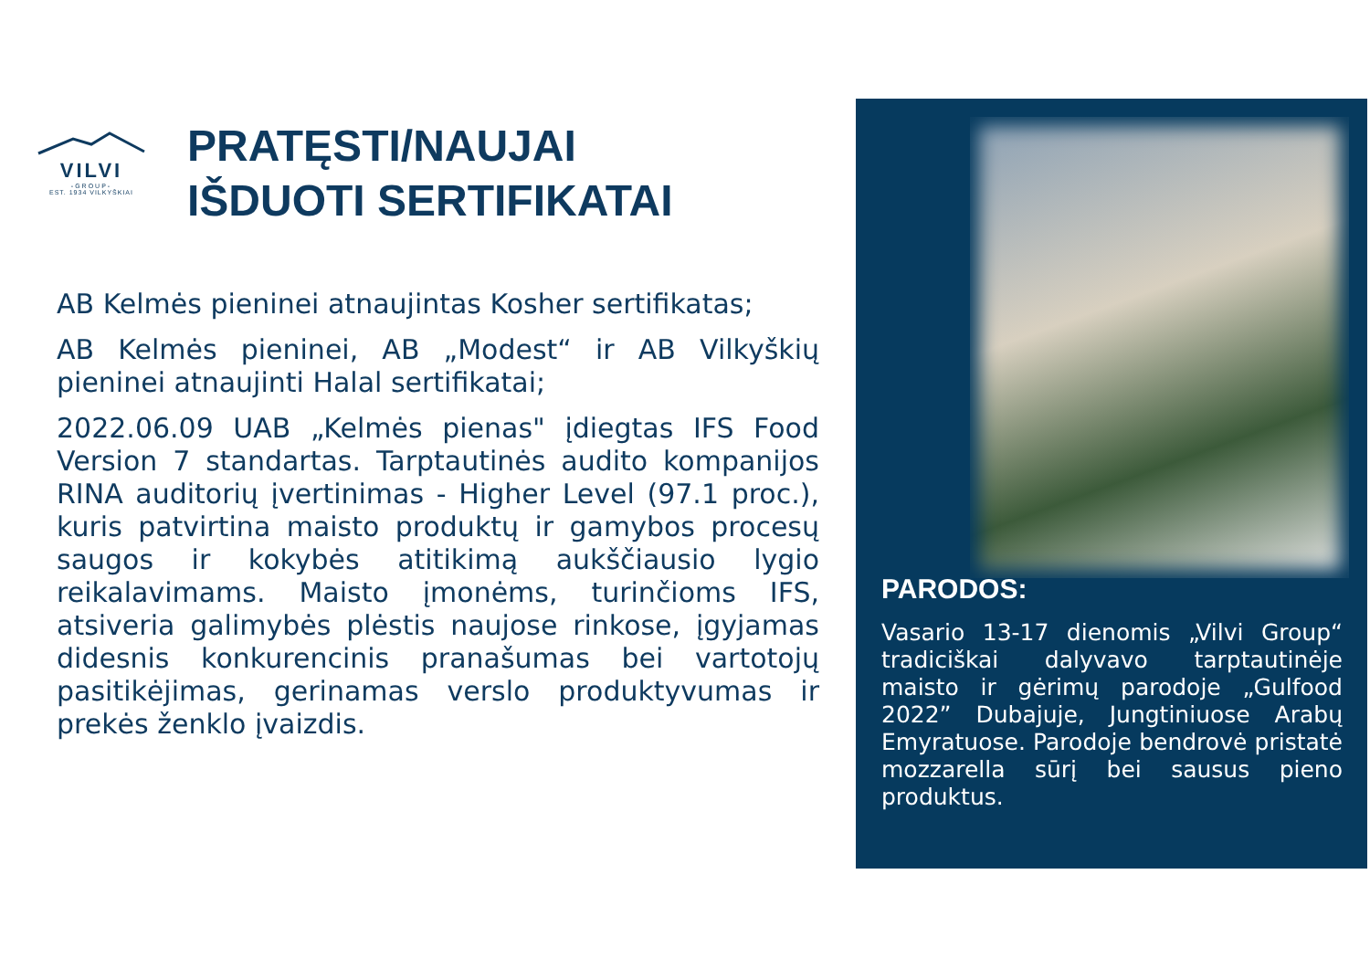VILVI
-GROUP-
EST. 1934 VILKYŠKIAI
PRATĘSTI/NAUJAI
IŠDUOTI SERTIFIKATAI
AB Kelmės pieninei atnaujintas Kosher sertifikatas;
AB Kelmės pieninei, AB „Modest“ ir AB Vilkyškių pieninei atnaujinti Halal sertifikatai;
2022.06.09 UAB „Kelmės pienas" įdiegtas IFS Food Version 7 standartas. Tarptautinės audito kompanijos RINA auditorių įvertinimas - Higher Level (97.1 proc.), kuris patvirtina maisto produktų ir gamybos procesų saugos ir kokybės atitikimą aukščiausio lygio reikalavimams. Maisto įmonėms, turinčioms IFS, atsiveria galimybės plėstis naujose rinkose, įgyjamas didesnis konkurencinis pranašumas bei vartotojų pasitikėjimas, gerinamas verslo produktyvumas ir prekės ženklo įvaizdis.
PARODOS:
Vasario 13-17 dienomis „Vilvi Group“ tradiciškai dalyvavo tarptautinėje maisto ir gėrimų parodoje „Gulfood 2022” Dubajuje, Jungtiniuose Arabų Emyratuose. Parodoje bendrovė pristatė mozzarella sūrį bei sausus pieno produktus.